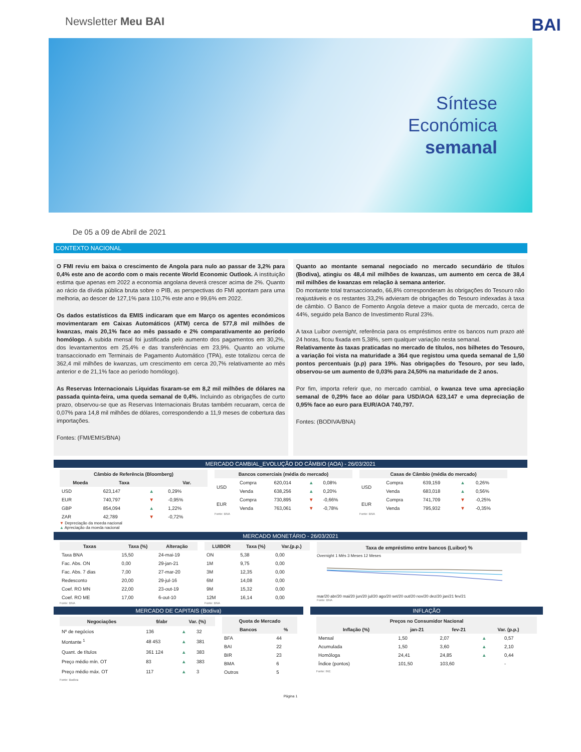Newsletter Meu BAI BAI
Síntese
Económica
semanal
De 05 a 09 de Abril de 2021
CONTEXTO NACIONAL
O FMI reviu em baixa o crescimento de Angola para nulo ao passar de 3,2% para 0,4% este ano de acordo com o mais recente World Economic Outlook. A instituição estima que apenas em 2022 a economia angolana deverá crescer acima de 2%. Quanto ao rácio da dívida pública bruta sobre o PIB, as perspectivas do FMI apontam para uma melhoria, ao descer de 127,1% para 110,7% este ano e 99,6% em 2022.
Os dados estatísticos da EMIS indicaram que em Março os agentes económicos movimentaram em Caixas Automáticos (ATM) cerca de 577,8 mil milhões de kwanzas, mais 20,1% face ao mês passado e 2% comparativamente ao período homólogo. A subida mensal foi justificada pelo aumento dos pagamentos em 30,2%, dos levantamentos em 25,4% e das transferências em 23,9%. Quanto ao volume transaccionado em Terminais de Pagamento Automático (TPA), este totalizou cerca de 362,4 mil milhões de kwanzas, um crescimento em cerca 20,7% relativamente ao mês anterior e de 21,1% face ao período homólogo).
As Reservas Internacionais Líquidas fixaram-se em 8,2 mil milhões de dólares na passada quinta-feira, uma queda semanal de 0,4%. Incluindo as obrigações de curto prazo, observou-se que as Reservas Internacionais Brutas também recuaram, cerca de 0,07% para 14,8 mil milhões de dólares, correspondendo a 11,9 meses de cobertura das importações.
Fontes: (FMI/EMIS/BNA)
Quanto ao montante semanal negociado no mercado secundário de títulos (Bodiva), atingiu os 48,4 mil milhões de kwanzas, um aumento em cerca de 38,4 mil milhões de kwanzas em relação à semana anterior.
Do montante total transaccionado, 66,8% corresponderam às obrigações do Tesouro não reajustáveis e os restantes 33,2% advieram de obrigações do Tesouro indexadas à taxa de câmbio. O Banco de Fomento Angola deteve a maior quota de mercado, cerca de 44%, seguido pela Banco de Investimento Rural 23%.
A taxa Luibor overnight, referência para os empréstimos entre os bancos num prazo até 24 horas, ficou fixada em 5,38%, sem qualquer variação nesta semanal.
Relativamente às taxas praticadas no mercado de títulos, nos bilhetes do Tesouro, a variação foi vista na maturidade a 364 que registou uma queda semanal de 1,50 pontos percentuais (p.p) para 19%. Nas obrigações do Tesouro, por seu lado, observou-se um aumento de 0,03% para 24,50% na maturidade de 2 anos.
Por fim, importa referir que, no mercado cambial, o kwanza teve uma apreciação semanal de 0,29% face ao dólar para USD/AOA 623,147 e uma depreciação de 0,95% face ao euro para EUR/AOA 740,797.
Fontes: (BODIVA/BNA)
MERCADO CAMBIAL_EVOLUÇÃO DO CÂMBIO (AOA) - 26/03/2021
| Câmbio de Referência (Bloomberg) | | | |
| --- | --- | --- | --- |
| Moeda | Taxa | | Var. |
| USD | 623,147 | ▲ | 0,29% |
| EUR | 740,797 | ▼ | -0,95% |
| GBP | 854,094 | ▲ | 1,22% |
| ZAR | 42,789 | ▼ | -0,72% |
▼ Depreciação da moeda nacional
▲ Apreciação da moeda nacional
| Bancos comerciais (média do mercado) | | | | |
| --- | --- | --- | --- | --- |
| USD | Compra | 620,014 | ▲ | 0,08% |
| | Venda | 638,256 | ▲ | 0,20% |
| EUR | Compra | 730,895 | ▼ | -0,66% |
| | Venda | 763,061 | ▼ | -0,78% |
Fonte: BNA
| Casas de Câmbio (média do mercado) | | | | |
| --- | --- | --- | --- | --- |
| USD | Compra | 639,159 | ▲ | 0,26% |
| | Venda | 683,018 | ▲ | 0,56% |
| EUR | Compra | 741,709 | ▼ | -0,25% |
| | Venda | 795,932 | ▼ | -0,35% |
Fonte: BNA
MERCADO MONETÁRIO - 26/03/2021
| Taxas | Taxa (%) | Alteração |
| --- | --- | --- |
| Taxa BNA | 15,50 | 24-mai-19 |
| Fac. Abs. ON | 0,00 | 29-jan-21 |
| Fac. Abs. 7 dias | 7,00 | 27-mar-20 |
| Redesconto | 20,00 | 29-jul-16 |
| Coef. RO MN | 22,00 | 23-out-19 |
| Coef. RO ME | 17,00 | 6-out-10 |
Fonte: BNA
| LUIBOR | Taxa (%) | Var.(p.p.) |
| --- | --- | --- |
| ON | 5,38 | 0,00 |
| 1M | 9,75 | 0,00 |
| 3M | 12,35 | 0,00 |
| 6M | 14,08 | 0,00 |
| 9M | 15,32 | 0,00 |
| 12M | 16,14 | 0,00 |
Fonte: BNA
Taxa de empréstimo entre bancos (Luibor) %
Overnight 1 Mês 3 Meses 12 Meses
mar/20 abr/20 mai/20 jun/20 jul/20 ago/20 set/20 out/20 nov/20 dez/20 jan/21 fev/21
Fonte: BNA
MERCADO DE CAPITAIS (Bodiva)
| Negociações | 9/abr | Var. (%) | |
| --- | --- | --- | --- |
| Nº de negócios | 136 | ▲ | 32 |
| Montante <sup>1</sup> | 48 453 | ▲ | 381 |
| Quant. de títulos | 361 124 | ▲ | 383 |
| Preço médio mín. OT | 83 | ▲ | 383 |
| Preço médio máx. OT | 117 | ▲ | 3 |
| Quota de Mercado | |
| --- | --- |
| Bancos | % |
| BFA | 44 |
| BAI | 22 |
| BIR | 23 |
| BMA | 6 |
| Outros | 5 |
Fonte: Bodiva
INFLAÇÃO
| Preços no Consumidor Nacional | | | | |
| --- | --- | --- | --- | --- |
| Inflação (%) | jan-21 | fev-21 | Var. (p.p.) | |
| Mensal | 1,50 | 2,07 | ▲ | 0,57 |
| Acumulada | 1,50 | 3,60 | ▲ | 2,10 |
| Homóloga | 24,41 | 24,85 | ▲ | 0,44 |
| Índice (pontos) | 101,50 | 103,60 | | - |
Fonte: INE
Página 1